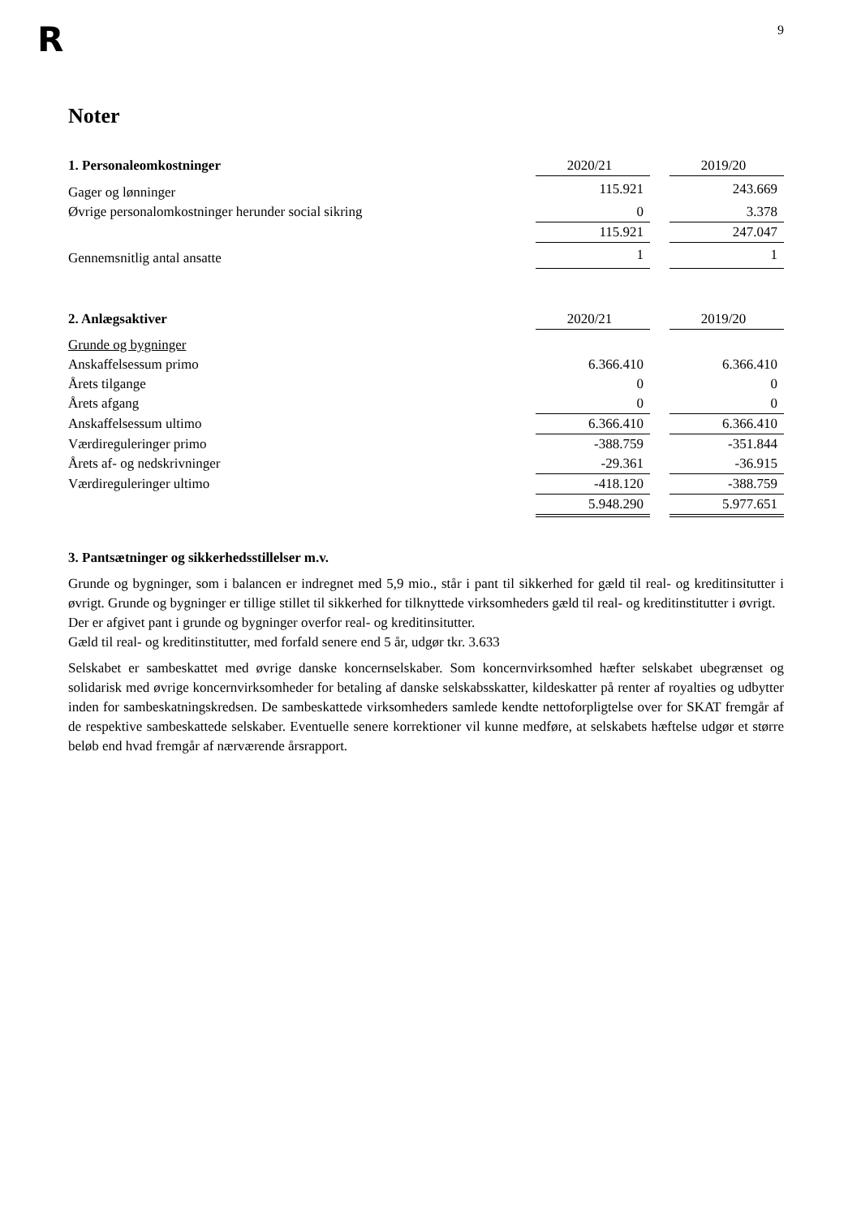R
9
Noter
| 1. Personaleomkostninger | 2020/21 | | 2019/20 |
| --- | --- | --- | --- |
| Gager og lønninger | 115.921 | | 243.669 |
| Øvrige personalomkostninger herunder social sikring | 0 | | 3.378 |
| | 115.921 | | 247.047 |
| Gennemsnitlig antal ansatte | 1 | | 1 |
| 2. Anlægsaktiver | 2020/21 | | 2019/20 |
| --- | --- | --- | --- |
| Grunde og bygninger | | | |
| Anskaffelsessum primo | 6.366.410 | | 6.366.410 |
| Årets tilgange | 0 | | 0 |
| Årets afgang | 0 | | 0 |
| Anskaffelsessum ultimo | 6.366.410 | | 6.366.410 |
| Værdireguleringer primo | -388.759 | | -351.844 |
| Årets af- og nedskrivninger | -29.361 | | -36.915 |
| Værdireguleringer ultimo | -418.120 | | -388.759 |
| | 5.948.290 | | 5.977.651 |
3. Pantsætninger og sikkerhedsstillelser m.v.
Grunde og bygninger, som i balancen er indregnet med 5,9 mio., står i pant til sikkerhed for gæld til real- og kreditinsitutter i øvrigt. Grunde og bygninger er tillige stillet til sikkerhed for tilknyttede virksomheders gæld til real- og kreditinstitutter i øvrigt.
Der er afgivet pant i grunde og bygninger overfor real- og kreditinsitutter.
Gæld til real- og kreditinstitutter, med forfald senere end 5 år, udgør tkr. 3.633
Selskabet er sambeskattet med øvrige danske koncernselskaber. Som koncernvirksomhed hæfter selskabet ubegrænset og solidarisk med øvrige koncernvirksomheder for betaling af danske selskabsskatter, kildeskatter på renter af royalties og udbytter inden for sambeskatningskredsen. De sambeskattede virksomheders samlede kendte nettoforpligtelse over for SKAT fremgår af de respektive sambeskattede selskaber. Eventuelle senere korrektioner vil kunne medføre, at selskabets hæftelse udgør et større beløb end hvad fremgår af nærværende årsrapport.